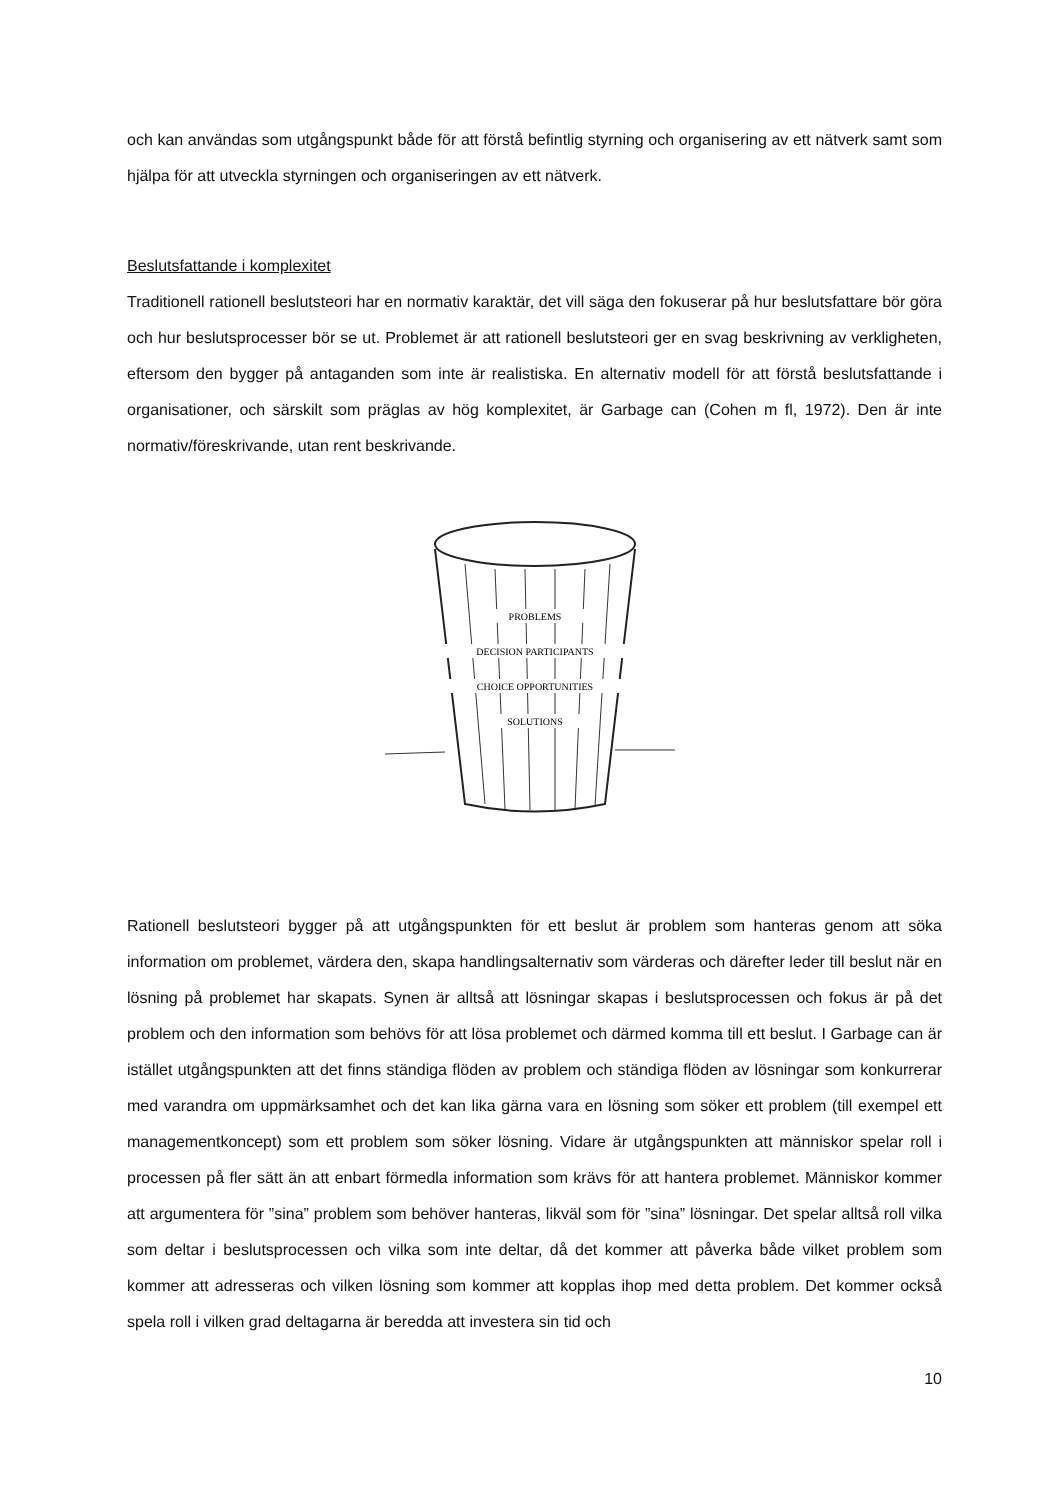och kan användas som utgångspunkt både för att förstå befintlig styrning och organisering av ett nätverk samt som hjälpa för att utveckla styrningen och organiseringen av ett nätverk.
Beslutsfattande i komplexitet
Traditionell rationell beslutsteori har en normativ karaktär, det vill säga den fokuserar på hur beslutsfattare bör göra och hur beslutsprocesser bör se ut. Problemet är att rationell beslutsteori ger en svag beskrivning av verkligheten, eftersom den bygger på antaganden som inte är realistiska. En alternativ modell för att förstå beslutsfattande i organisationer, och särskilt som präglas av hög komplexitet, är Garbage can (Cohen m fl, 1972). Den är inte normativ/föreskrivande, utan rent beskrivande.
PROBLEMS
DECISION PARTICIPANTS
CHOICE OPPORTUNITIES
SOLUTIONS
Rationell beslutsteori bygger på att utgångspunkten för ett beslut är problem som hanteras genom att söka information om problemet, värdera den, skapa handlingsalternativ som värderas och därefter leder till beslut när en lösning på problemet har skapats. Synen är alltså att lösningar skapas i beslutsprocessen och fokus är på det problem och den information som behövs för att lösa problemet och därmed komma till ett beslut. I Garbage can är istället utgångspunkten att det finns ständiga flöden av problem och ständiga flöden av lösningar som konkurrerar med varandra om uppmärksamhet och det kan lika gärna vara en lösning som söker ett problem (till exempel ett managementkoncept) som ett problem som söker lösning. Vidare är utgångspunkten att människor spelar roll i processen på fler sätt än att enbart förmedla information som krävs för att hantera problemet. Människor kommer att argumentera för ”sina” problem som behöver hanteras, likväl som för ”sina” lösningar. Det spelar alltså roll vilka som deltar i beslutsprocessen och vilka som inte deltar, då det kommer att påverka både vilket problem som kommer att adresseras och vilken lösning som kommer att kopplas ihop med detta problem. Det kommer också spela roll i vilken grad deltagarna är beredda att investera sin tid och
10